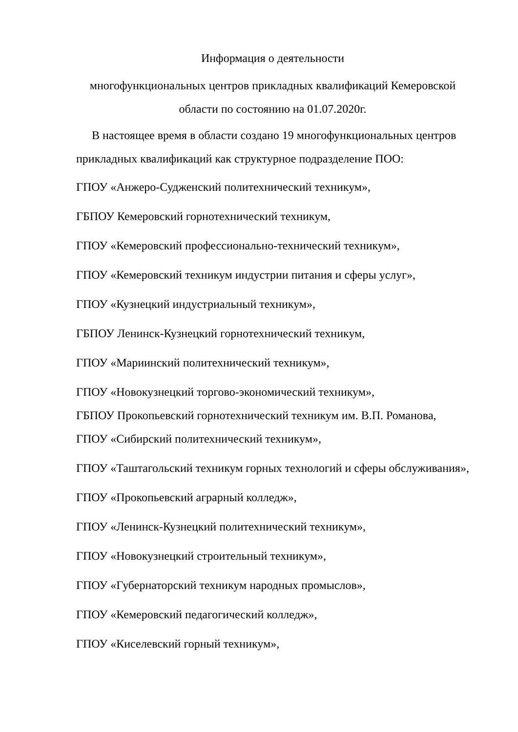Информация о деятельности
многофункциональных центров прикладных квалификаций Кемеровской области по состоянию на 01.07.2020г.
В настоящее время в области создано 19 многофункциональных центров прикладных квалификаций как структурное подразделение ПОО:
ГПОУ «Анжеро-Судженский политехнический техникум»,
ГБПОУ Кемеровский горнотехнический техникум,
ГПОУ «Кемеровский профессионально-технический техникум»,
ГПОУ «Кемеровский техникум индустрии питания и сферы услуг»,
ГПОУ «Кузнецкий индустриальный техникум»,
ГБПОУ Ленинск-Кузнецкий горнотехнический техникум,
ГПОУ «Мариинский политехнический техникум»,
ГПОУ «Новокузнецкий торгово-экономический техникум»,
ГБПОУ Прокопьевский горнотехнический техникум им. В.П. Романова,
ГПОУ «Сибирский политехнический техникум»,
ГПОУ «Таштагольский техникум горных технологий и сферы обслуживания»,
ГПОУ «Прокопьевский аграрный колледж»,
ГПОУ «Ленинск-Кузнецкий политехнический техникум»,
ГПОУ «Новокузнецкий строительный техникум»,
ГПОУ «Губернаторский техникум народных промыслов»,
ГПОУ «Кемеровский педагогический колледж»,
ГПОУ «Киселевский горный техникум»,